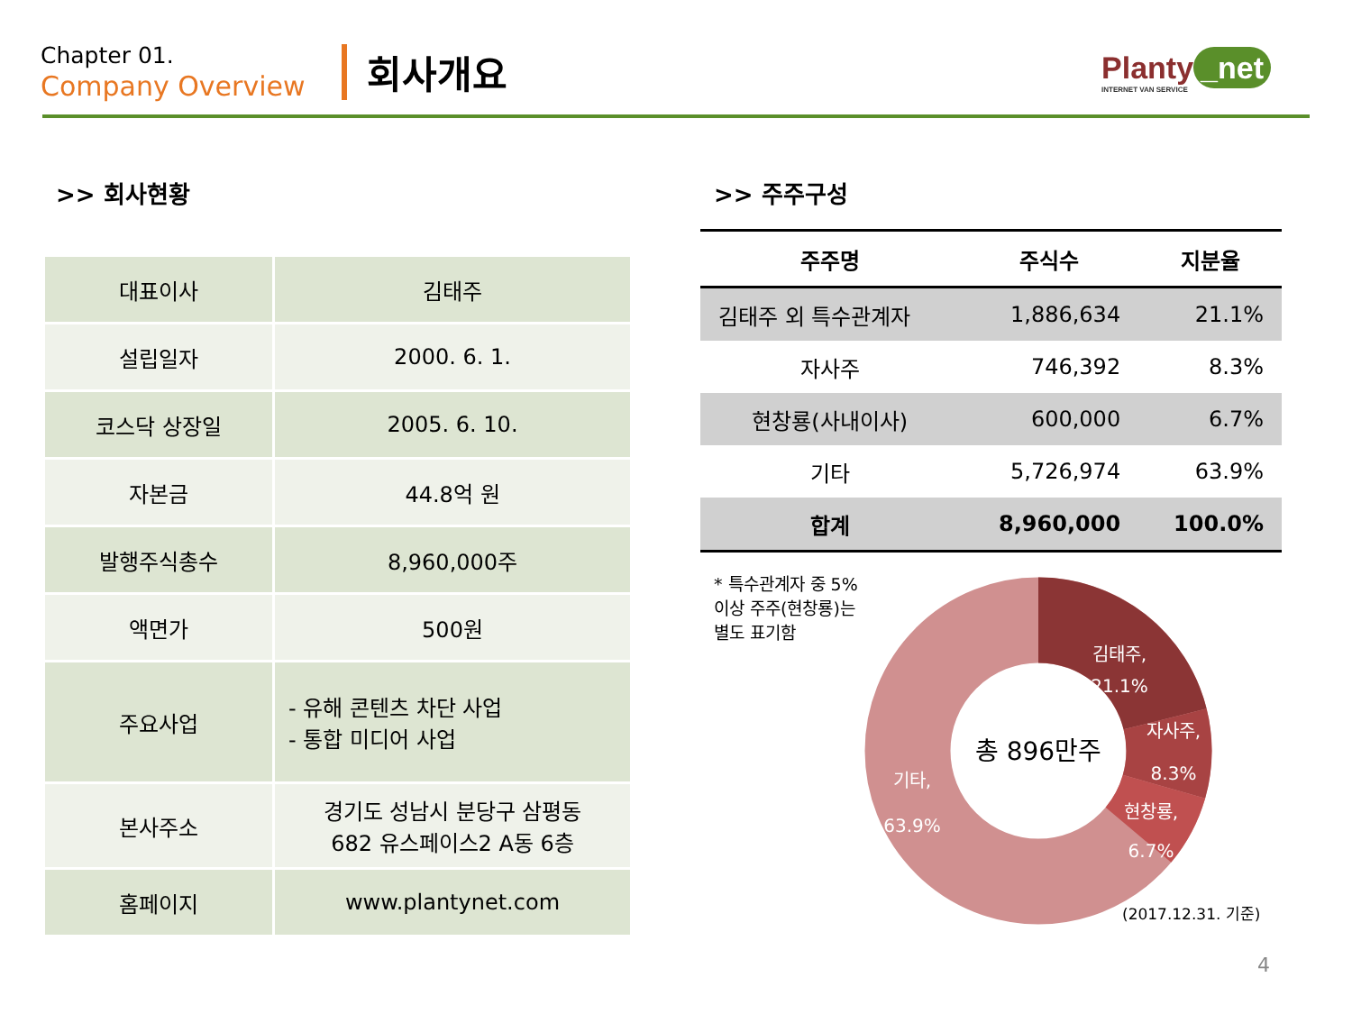Chapter 01.
Company Overview
회사개요
Planty _net
INTERNET VAN SERVICE
>> 회사현황
| 대표이사 | 김태주 |
| 설립일자 | 2000. 6. 1. |
| 코스닥 상장일 | 2005. 6. 10. |
| 자본금 | 44.8억 원 |
| 발행주식총수 | 8,960,000주 |
| 액면가 | 500원 |
| 주요사업 | - 유해 콘텐츠 차단 사업 - 통합 미디어 사업 |
| 본사주소 | 경기도 성남시 분당구 삼평동 682 유스페이스2 A동 6층 |
| 홈페이지 | www.plantynet.com |
>> 주주구성
| 주주명 | 주식수 | 지분율 |
| --- | --- | --- |
| 김태주 외 특수관계자 | 1,886,634 | 21.1% |
| 자사주 | 746,392 | 8.3% |
| 현창룡(사내이사) | 600,000 | 6.7% |
| 기타 | 5,726,974 | 63.9% |
| 합계 | 8,960,000 | 100.0% |
* 특수관계자 중 5% 이상 주주(현창룡)는 별도 표기함
김태주,
21.1%
자사주,
8.3%
현창룡,
6.7%
기타,
63.9%
총 896만주
(2017.12.31. 기준)
4